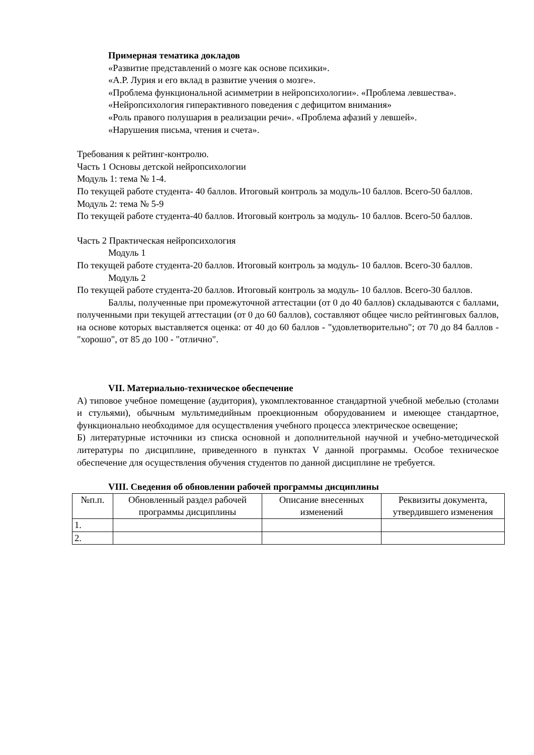Примерная тематика докладов
«Развитие представлений о мозге как основе психики».
«А.Р. Лурия и его вклад в развитие учения о мозге».
«Проблема функциональной асимметрии в нейропсихологии». «Проблема левшества».
«Нейропсихология гиперактивного поведения с дефицитом внимания»
«Роль правого полушария в реализации речи». «Проблема афазий у левшей».
«Нарушения письма, чтения и счета».
Требования к рейтинг-контролю.
Часть 1 Основы детской нейропсихологии
Модуль 1: тема № 1-4.
По текущей работе студента- 40 баллов. Итоговый контроль за модуль-10 баллов. Всего-50 баллов.
Модуль 2: тема № 5-9
По текущей работе студента-40 баллов. Итоговый контроль за модуль- 10 баллов. Всего-50 баллов.
Часть 2 Практическая нейропсихология
Модуль 1
По текущей работе студента-20 баллов. Итоговый контроль за модуль- 10 баллов. Всего-30 баллов.
Модуль 2
По текущей работе студента-20 баллов. Итоговый контроль за модуль- 10 баллов. Всего-30 баллов.
Баллы, полученные при промежуточной аттестации (от 0 до 40 баллов) складываются с баллами, полученными при текущей аттестации (от 0 до 60 баллов), составляют общее число рейтинговых баллов, на основе которых выставляется оценка: от 40 до 60 баллов - "удовлетворительно"; от 70 до 84 баллов - "хорошо", от 85 до 100 - "отлично".
VII. Материально-техническое обеспечение
А) типовое учебное помещение (аудитория), укомплектованное стандартной учебной мебелью (столами и стульями), обычным мультимедийным проекционным оборудованием и имеющее стандартное, функционально необходимое для осуществления учебного процесса электрическое освещение;
Б) литературные источники из списка основной и дополнительной научной и учебно-методической литературы по дисциплине, приведенного в пунктах V данной программы. Особое техническое обеспечение для осуществления обучения студентов по данной дисциплине не требуется.
VIII. Сведения об обновлении рабочей программы дисциплины
| №п.п. | Обновленный раздел рабочей программы дисциплины | Описание внесенных изменений | Реквизиты документа, утвердившего изменения |
| --- | --- | --- | --- |
| 1. | | | |
| 2. | | | |